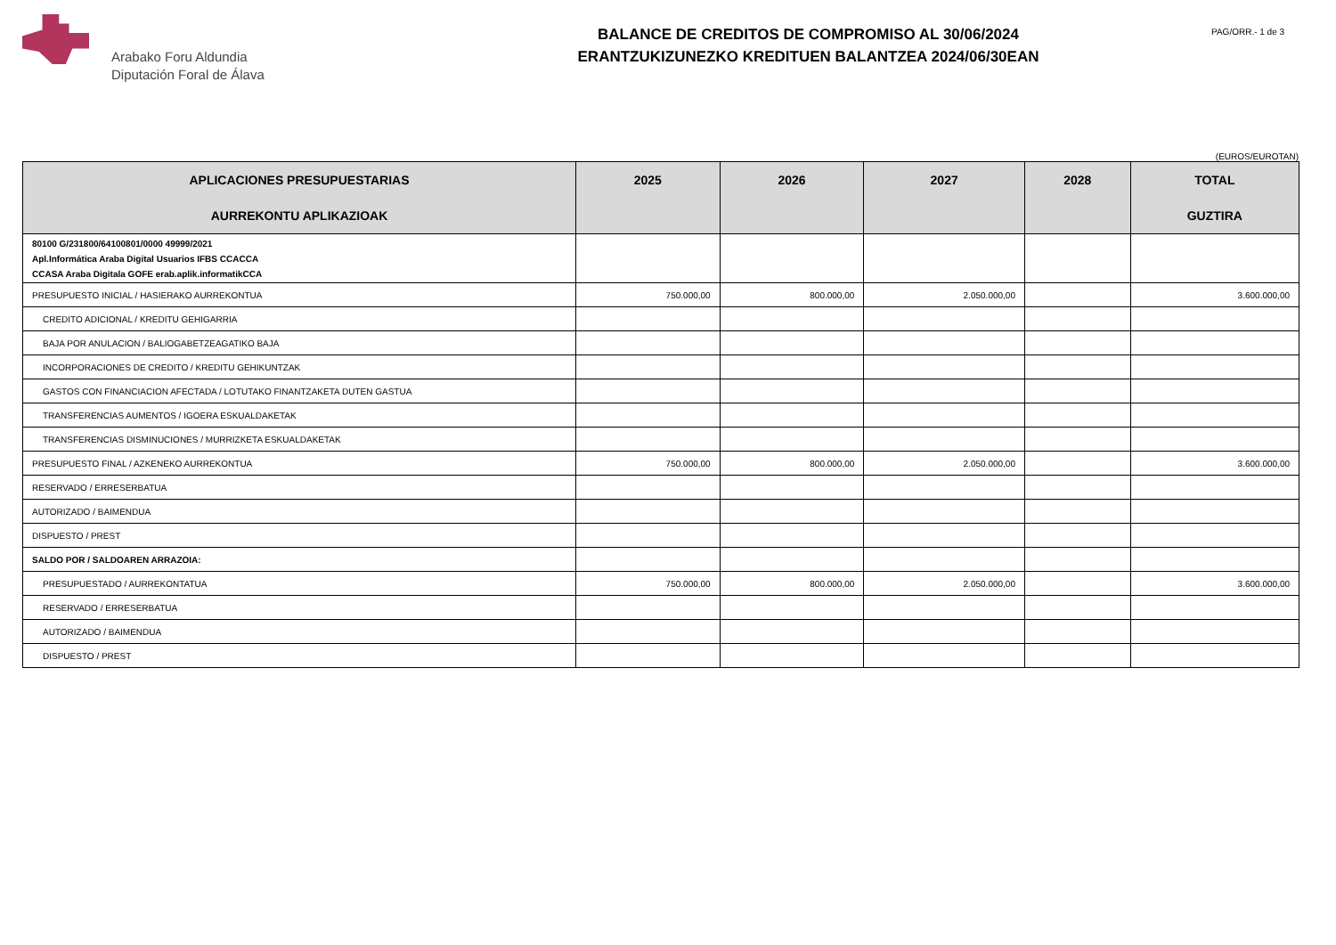Arabako Foru Aldundia
Diputación Foral de Álava
BALANCE DE CREDITOS DE COMPROMISO AL 30/06/2024
ERANTZUKIZUNEZKO KREDITUEN BALANTZEA 2024/06/30EAN
PAG/ORR.- 1 de 3
(EUROS/EUROTAN)
| APLICACIONES PRESUPUESTARIAS AURREKONTU APLIKAZIOAK | 2025 | 2026 | 2027 | 2028 | TOTAL GUZTIRA |
| --- | --- | --- | --- | --- | --- |
| 80100 G/231800/64100801/0000 49999/2021 Apl.Informática Araba Digital Usuarios IFBS CCACCA CCASA Araba Digitala GOFE erab.aplik.informatikCCA | | | | | |
| PRESUPUESTO INICIAL / HASIERAKO AURREKONTUA | 750.000,00 | 800.000,00 | 2.050.000,00 | | 3.600.000,00 |
| CREDITO ADICIONAL / KREDITU GEHIGARRIA | | | | | |
| BAJA POR ANULACION / BALIOGABETZEAGATIKO BAJA | | | | | |
| INCORPORACIONES DE CREDITO / KREDITU GEHIKUNTZAK | | | | | |
| GASTOS CON FINANCIACION AFECTADA / LOTUTAKO FINANTZAKETA DUTEN GASTUA | | | | | |
| TRANSFERENCIAS AUMENTOS / IGOERA ESKUALDAKETAK | | | | | |
| TRANSFERENCIAS DISMINUCIONES / MURRIZKETA ESKUALDAKETAK | | | | | |
| PRESUPUESTO FINAL / AZKENEKO AURREKONTUA | 750.000,00 | 800.000,00 | 2.050.000,00 | | 3.600.000,00 |
| RESERVADO / ERRESERBATUA | | | | | |
| AUTORIZADO / BAIMENDUA | | | | | |
| DISPUESTO / PREST | | | | | |
| SALDO POR / SALDOAREN ARRAZOIA: | | | | | |
| PRESUPUESTADO / AURREKONTATUA | 750.000,00 | 800.000,00 | 2.050.000,00 | | 3.600.000,00 |
| RESERVADO / ERRESERBATUA | | | | | |
| AUTORIZADO / BAIMENDUA | | | | | |
| DISPUESTO / PREST | | | | | |